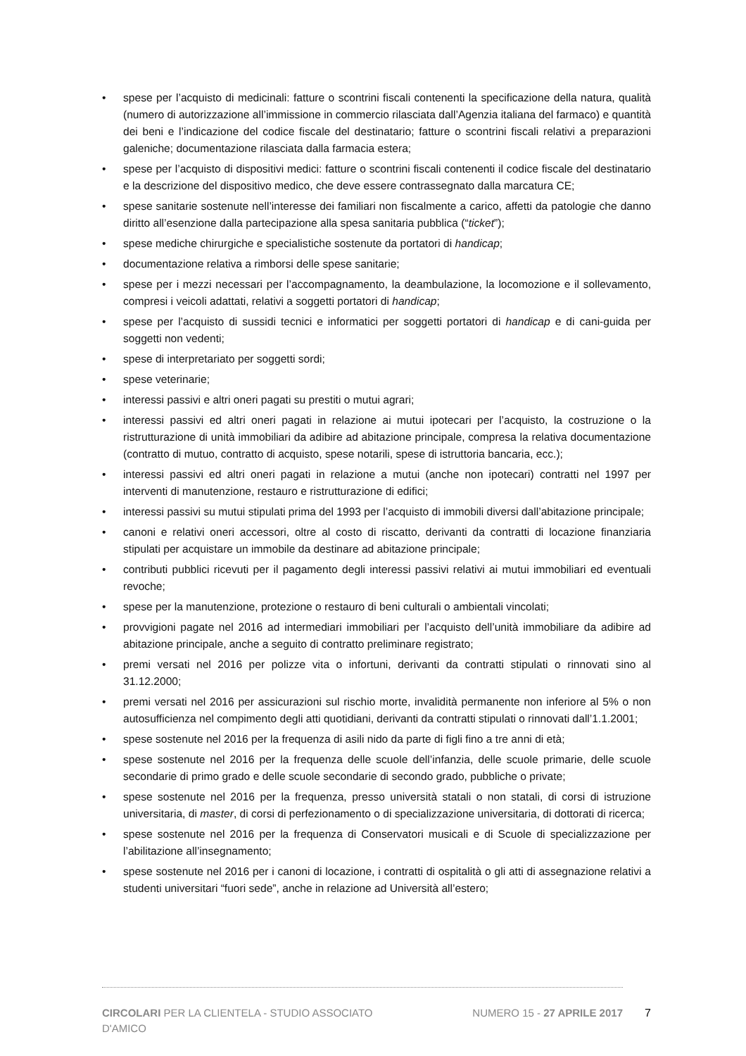• spese per l’acquisto di medicinali: fatture o scontrini fiscali contenenti la specificazione della natura, qualità (numero di autorizzazione all’immissione in commercio rilasciata dall’Agenzia italiana del farmaco) e quantità dei beni e l’indicazione del codice fiscale del destinatario; fatture o scontrini fiscali relativi a preparazioni galeniche; documentazione rilasciata dalla farmacia estera;
• spese per l’acquisto di dispositivi medici: fatture o scontrini fiscali contenenti il codice fiscale del destinatario e la descrizione del dispositivo medico, che deve essere contrassegnato dalla marcatura CE;
• spese sanitarie sostenute nell’interesse dei familiari non fiscalmente a carico, affetti da patologie che danno diritto all’esenzione dalla partecipazione alla spesa sanitaria pubblica (“ticket”);
• spese mediche chirurgiche e specialistiche sostenute da portatori di handicap;
• documentazione relativa a rimborsi delle spese sanitarie;
• spese per i mezzi necessari per l’accompagnamento, la deambulazione, la locomozione e il sollevamento, compresi i veicoli adattati, relativi a soggetti portatori di handicap;
• spese per l’acquisto di sussidi tecnici e informatici per soggetti portatori di handicap e di cani-guida per soggetti non vedenti;
• spese di interpretariato per soggetti sordi;
• spese veterinarie;
• interessi passivi e altri oneri pagati su prestiti o mutui agrari;
• interessi passivi ed altri oneri pagati in relazione ai mutui ipotecari per l’acquisto, la costruzione o la ristrutturazione di unità immobiliari da adibire ad abitazione principale, compresa la relativa documentazione (contratto di mutuo, contratto di acquisto, spese notarili, spese di istruttoria bancaria, ecc.);
• interessi passivi ed altri oneri pagati in relazione a mutui (anche non ipotecari) contratti nel 1997 per interventi di manutenzione, restauro e ristrutturazione di edifici;
• interessi passivi su mutui stipulati prima del 1993 per l’acquisto di immobili diversi dall’abitazione principale;
• canoni e relativi oneri accessori, oltre al costo di riscatto, derivanti da contratti di locazione finanziaria stipulati per acquistare un immobile da destinare ad abitazione principale;
• contributi pubblici ricevuti per il pagamento degli interessi passivi relativi ai mutui immobiliari ed eventuali revoche;
• spese per la manutenzione, protezione o restauro di beni culturali o ambientali vincolati;
• provvigioni pagate nel 2016 ad intermediari immobiliari per l’acquisto dell’unità immobiliare da adibire ad abitazione principale, anche a seguito di contratto preliminare registrato;
• premi versati nel 2016 per polizze vita o infortuni, derivanti da contratti stipulati o rinnovati sino al 31.12.2000;
• premi versati nel 2016 per assicurazioni sul rischio morte, invalidità permanente non inferiore al 5% o non autosufficienza nel compimento degli atti quotidiani, derivanti da contratti stipulati o rinnovati dall’1.1.2001;
• spese sostenute nel 2016 per la frequenza di asili nido da parte di figli fino a tre anni di età;
• spese sostenute nel 2016 per la frequenza delle scuole dell’infanzia, delle scuole primarie, delle scuole secondarie di primo grado e delle scuole secondarie di secondo grado, pubbliche o private;
• spese sostenute nel 2016 per la frequenza, presso università statali o non statali, di corsi di istruzione universitaria, di master, di corsi di perfezionamento o di specializzazione universitaria, di dottorati di ricerca;
• spese sostenute nel 2016 per la frequenza di Conservatori musicali e di Scuole di specializzazione per l’abilitazione all’insegnamento;
• spese sostenute nel 2016 per i canoni di locazione, i contratti di ospitalità o gli atti di assegnazione relativi a studenti universitari “fuori sede”, anche in relazione ad Università all’estero;
CIRCOLARI PER LA CLIENTELA - STUDIO ASSOCIATO D'AMICO
NUMERO 15 - 27 APRILE 2017 7